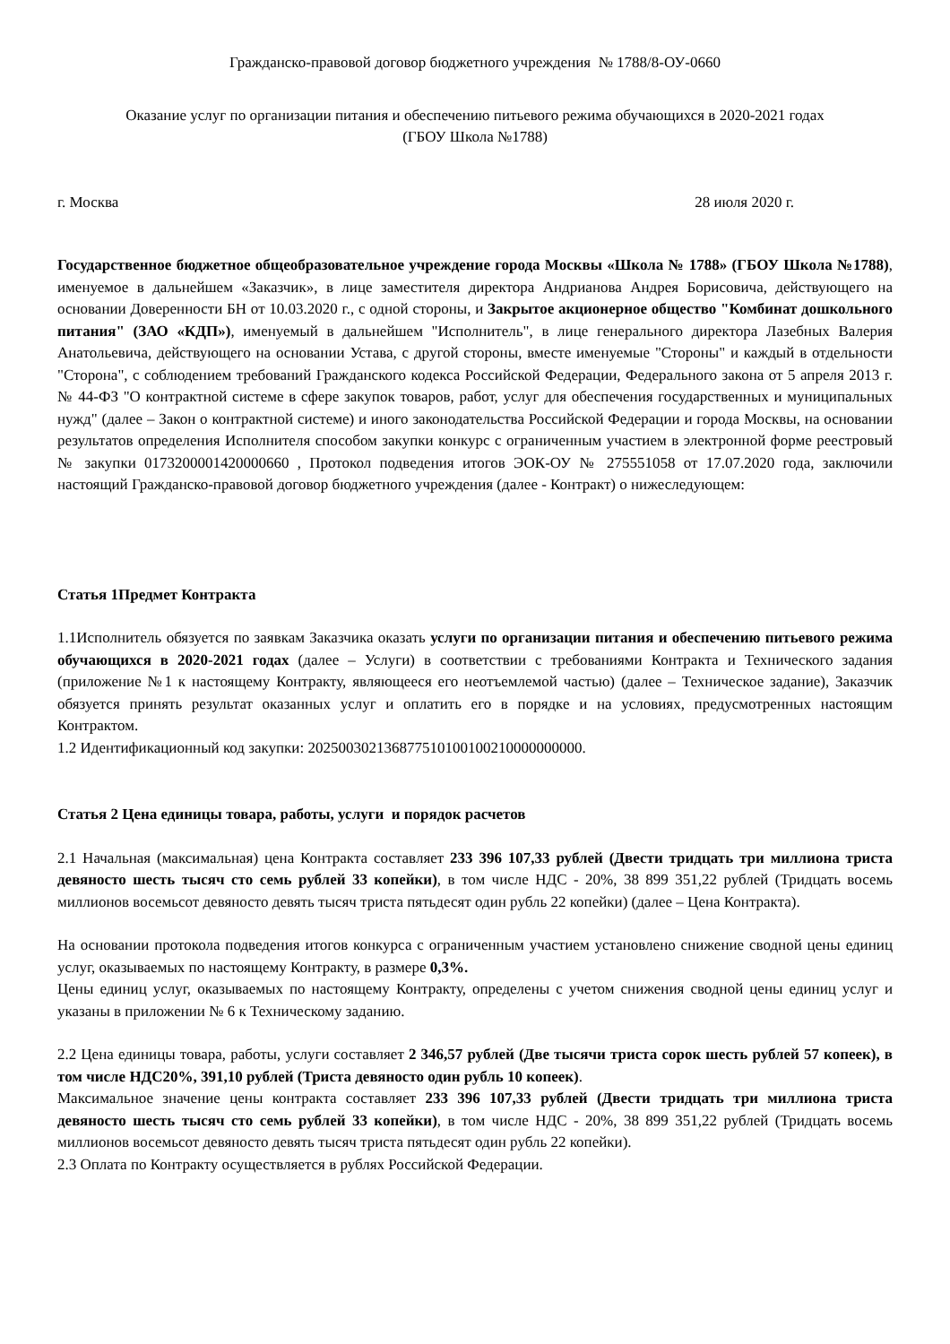Гражданско-правовой договор бюджетного учреждения № 1788/8-ОУ-0660
Оказание услуг по организации питания и обеспечению питьевого режима обучающихся в 2020-2021 годах
(ГБОУ Школа №1788)
г. Москва 28 июля 2020 г.
Государственное бюджетное общеобразовательное учреждение города Москвы «Школа № 1788» (ГБОУ Школа №1788), именуемое в дальнейшем «Заказчик», в лице заместителя директора Андрианова Андрея Борисовича, действующего на основании Доверенности БН от 10.03.2020 г., с одной стороны, и Закрытое акционерное общество "Комбинат дошкольного питания" (ЗАО «КДП»), именуемый в дальнейшем "Исполнитель", в лице генерального директора Лазебных Валерия Анатольевича, действующего на основании Устава, с другой стороны, вместе именуемые "Стороны" и каждый в отдельности "Сторона", с соблюдением требований Гражданского кодекса Российской Федерации, Федерального закона от 5 апреля 2013 г. № 44-ФЗ "О контрактной системе в сфере закупок товаров, работ, услуг для обеспечения государственных и муниципальных нужд" (далее – Закон о контрактной системе) и иного законодательства Российской Федерации и города Москвы, на основании результатов определения Исполнителя способом закупки конкурс с ограниченным участием в электронной форме реестровый № закупки 0173200001420000660 , Протокол подведения итогов ЭОК-ОУ № 275551058 от 17.07.2020 года, заключили настоящий Гражданско-правовой договор бюджетного учреждения (далее - Контракт) о нижеследующем:
Статья 1Предмет Контракта
1.1Исполнитель обязуется по заявкам Заказчика оказать услуги по организации питания и обеспечению питьевого режима обучающихся в 2020-2021 годах (далее – Услуги) в соответствии с требованиями Контракта и Технического задания (приложение №1 к настоящему Контракту, являющееся его неотъемлемой частью) (далее – Техническое задание), Заказчик обязуется принять результат оказанных услуг и оплатить его в порядке и на условиях, предусмотренных настоящим Контрактом.
1.2 Идентификационный код закупки: 202500302136877510100100210000000000.
Статья 2 Цена единицы товара, работы, услуги и порядок расчетов
2.1 Начальная (максимальная) цена Контракта составляет 233 396 107,33 рублей (Двести тридцать три миллиона триста девяносто шесть тысяч сто семь рублей 33 копейки), в том числе НДС - 20%, 38 899 351,22 рублей (Тридцать восемь миллионов восемьсот девяносто девять тысяч триста пятьдесят один рубль 22 копейки) (далее – Цена Контракта).
На основании протокола подведения итогов конкурса с ограниченным участием установлено снижение сводной цены единиц услуг, оказываемых по настоящему Контракту, в размере 0,3%.
Цены единиц услуг, оказываемых по настоящему Контракту, определены с учетом снижения сводной цены единиц услуг и указаны в приложении № 6 к Техническому заданию.
2.2 Цена единицы товара, работы, услуги составляет 2 346,57 рублей (Две тысячи триста сорок шесть рублей 57 копеек), в том числе НДС20%, 391,10 рублей (Триста девяносто один рубль 10 копеек).
Максимальное значение цены контракта составляет 233 396 107,33 рублей (Двести тридцать три миллиона триста девяносто шесть тысяч сто семь рублей 33 копейки), в том числе НДС - 20%, 38 899 351,22 рублей (Тридцать восемь миллионов восемьсот девяносто девять тысяч триста пятьдесят один рубль 22 копейки).
2.3 Оплата по Контракту осуществляется в рублях Российской Федерации.